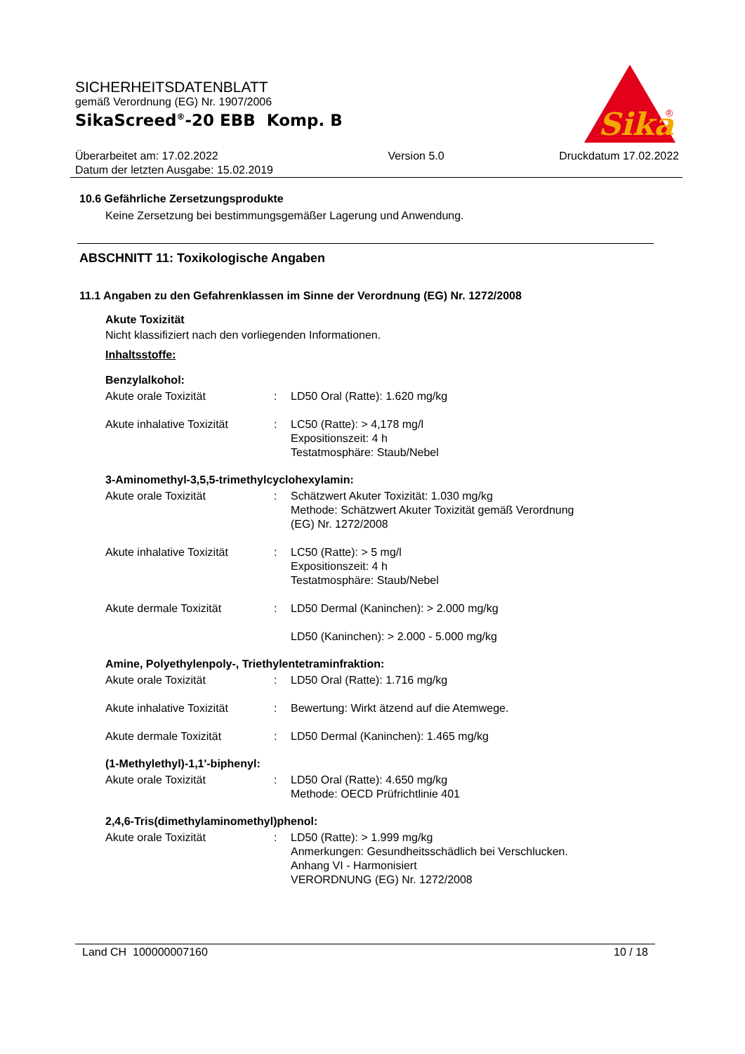SICHERHEITSDATENBLATT
gemäß Verordnung (EG) Nr. 1907/2006
SikaScreed<sup>®</sup>-20 EBB Komp. B
Sika
®
Überarbeitet am: 17.02.2022
Datum der letzten Ausgabe: 15.02.2019
Version 5.0 Druckdatum 17.02.2022
10.6 Gefährliche Zersetzungsprodukte
Keine Zersetzung bei bestimmungsgemäßer Lagerung und Anwendung.
ABSCHNITT 11: Toxikologische Angaben
11.1 Angaben zu den Gefahrenklassen im Sinne der Verordnung (EG) Nr. 1272/2008
Akute Toxizität
Nicht klassifiziert nach den vorliegenden Informationen.
Inhaltsstoffe:
Benzylalkohol:
| Akute orale Toxizität | : | LD50 Oral (Ratte): 1.620 mg/kg |
| Akute inhalative Toxizität | : | LC50 (Ratte): > 4,178 mg/l Expositionszeit: 4 h Testatmosphäre: Staub/Nebel |
3-Aminomethyl-3,5,5-trimethylcyclohexylamin:
| Akute orale Toxizität | : | Schätzwert Akuter Toxizität: 1.030 mg/kg Methode: Schätzwert Akuter Toxizität gemäß Verordnung (EG) Nr. 1272/2008 |
| Akute inhalative Toxizität | : | LC50 (Ratte): > 5 mg/l Expositionszeit: 4 h Testatmosphäre: Staub/Nebel |
| Akute dermale Toxizität | : | LD50 Dermal (Kaninchen): > 2.000 mg/kg |
| | | LD50 (Kaninchen): > 2.000 - 5.000 mg/kg |
Amine, Polyethylenpoly-, Triethylentetraminfraktion:
| Akute orale Toxizität | : | LD50 Oral (Ratte): 1.716 mg/kg |
| Akute inhalative Toxizität | : | Bewertung: Wirkt ätzend auf die Atemwege. |
| Akute dermale Toxizität | : | LD50 Dermal (Kaninchen): 1.465 mg/kg |
(1-Methylethyl)-1,1'-biphenyl:
| Akute orale Toxizität | : | LD50 Oral (Ratte): 4.650 mg/kg Methode: OECD Prüfrichtlinie 401 |
2,4,6-Tris(dimethylaminomethyl)phenol:
| Akute orale Toxizität | : | LD50 (Ratte): > 1.999 mg/kg Anmerkungen: Gesundheitsschädlich bei Verschlucken. Anhang VI - Harmonisiert VERORDNUNG (EG) Nr. 1272/2008 |
Land CH 100000007160 10 / 18